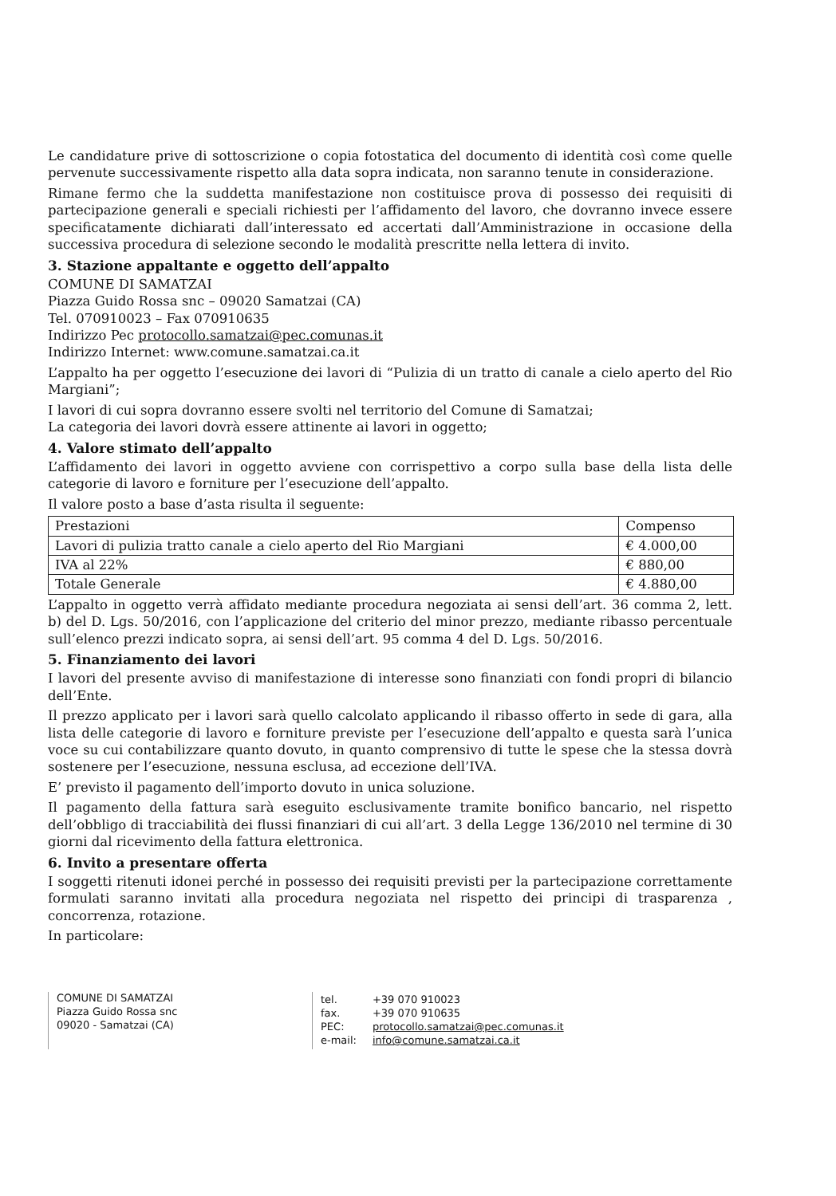Le candidature prive di sottoscrizione o copia fotostatica del documento di identità così come quelle pervenute successivamente rispetto alla data sopra indicata, non saranno tenute in considerazione.
Rimane fermo che la suddetta manifestazione non costituisce prova di possesso dei requisiti di partecipazione generali e speciali richiesti per l’affidamento del lavoro, che dovranno invece essere specificatamente dichiarati dall’interessato ed accertati dall’Amministrazione in occasione della successiva procedura di selezione secondo le modalità prescritte nella lettera di invito.
3. Stazione appaltante e oggetto dell’appalto
COMUNE DI SAMATZAI
Piazza Guido Rossa snc – 09020 Samatzai (CA)
Tel. 070910023 – Fax 070910635
Indirizzo Pec protocollo.samatzai@pec.comunas.it
Indirizzo Internet: www.comune.samatzai.ca.it
L’appalto ha per oggetto l’esecuzione dei lavori di “Pulizia di un tratto di canale a cielo aperto del Rio Margiani”;
I lavori di cui sopra dovranno essere svolti nel territorio del Comune di Samatzai;
La categoria dei lavori dovrà essere attinente ai lavori in oggetto;
4. Valore stimato dell’appalto
L’affidamento dei lavori in oggetto avviene con corrispettivo a corpo sulla base della lista delle categorie di lavoro e forniture per l’esecuzione dell’appalto.
Il valore posto a base d’asta risulta il seguente:
| Prestazioni | Compenso |
| Lavori di pulizia tratto canale a cielo aperto del Rio Margiani | € 4.000,00 |
| IVA al 22% | € 880,00 |
| Totale Generale | € 4.880,00 |
L’appalto in oggetto verrà affidato mediante procedura negoziata ai sensi dell’art. 36 comma 2, lett. b) del D. Lgs. 50/2016, con l’applicazione del criterio del minor prezzo, mediante ribasso percentuale sull’elenco prezzi indicato sopra, ai sensi dell’art. 95 comma 4 del D. Lgs. 50/2016.
5. Finanziamento dei lavori
I lavori del presente avviso di manifestazione di interesse sono finanziati con fondi propri di bilancio dell’Ente.
Il prezzo applicato per i lavori sarà quello calcolato applicando il ribasso offerto in sede di gara, alla lista delle categorie di lavoro e forniture previste per l’esecuzione dell’appalto e questa sarà l’unica voce su cui contabilizzare quanto dovuto, in quanto comprensivo di tutte le spese che la stessa dovrà sostenere per l’esecuzione, nessuna esclusa, ad eccezione dell’IVA.
E’ previsto il pagamento dell’importo dovuto in unica soluzione.
Il pagamento della fattura sarà eseguito esclusivamente tramite bonifico bancario, nel rispetto dell’obbligo di tracciabilità dei flussi finanziari di cui all’art. 3 della Legge 136/2010 nel termine di 30 giorni dal ricevimento della fattura elettronica.
6. Invito a presentare offerta
I soggetti ritenuti idonei perché in possesso dei requisiti previsti per la partecipazione correttamente formulati saranno invitati alla procedura negoziata nel rispetto dei principi di trasparenza , concorrenza, rotazione.
In particolare:
COMUNE DI SAMATZAI
Piazza Guido Rossa snc
09020 - Samatzai (CA)
| tel. | +39 070 910023 |
| fax. | +39 070 910635 |
| PEC: | protocollo.samatzai@pec.comunas.it |
| e-mail: | info@comune.samatzai.ca.it |